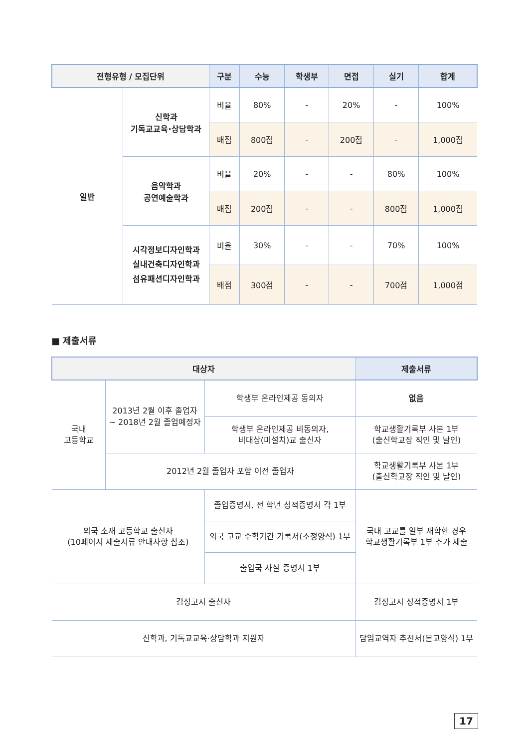| 전형유형 / 모집단위 | | 구분 | 수능 | 학생부 | 면접 | 실기 | 합계 |
| --- | --- | --- | --- | --- | --- | --- | --- |
| 일반 | 신학과 기독교교육·상담학과 | 비율 | 80% | - | 20% | - | 100% |
| | | 배점 | 800점 | - | 200점 | - | 1,000점 |
| | 음악학과 공연예술학과 | 비율 | 20% | - | - | 80% | 100% |
| | | 배점 | 200점 | - | - | 800점 | 1,000점 |
| | 시각정보디자인학과 실내건축디자인학과 섬유패션디자인학과 | 비율 | 30% | - | - | 70% | 100% |
| | | 배점 | 300점 | - | - | 700점 | 1,000점 |
■ 제출서류
| 대상자 | | | | 제출서류 |
| --- | --- | --- | --- | --- |
| 국내 고등학교 | 2013년 2월 이후 졸업자 ~ 2018년 2월 졸업예정자 | | 학생부 온라인제공 동의자 | 없음 |
| | | | 학생부 온라인제공 비동의자, 비대상(미설치)교 출신자 | 학교생활기록부 사본 1부 (출신학교장 직인 및 날인) |
| | 2012년 2월 졸업자 포함 이전 졸업자 | | | 학교생활기록부 사본 1부 (출신학교장 직인 및 날인) |
| 외국 소재 고등학교 출신자 (10페이지 제출서류 안내사항 참조) | | 졸업증명서, 전 학년 성적증명서 각 1부 | | 국내 고교를 일부 재학한 경우 학교생활기록부 1부 추가 제출 |
| | | 외국 고교 수학기간 기록서(소정양식) 1부 | | |
| | | 출입국 사실 증명서 1부 | | |
| 검정고시 출신자 | | | | 검정고시 성적증명서 1부 |
| 신학과, 기독교교육·상담학과 지원자 | | | | 담임교역자 추천서(본교양식) 1부 |
17